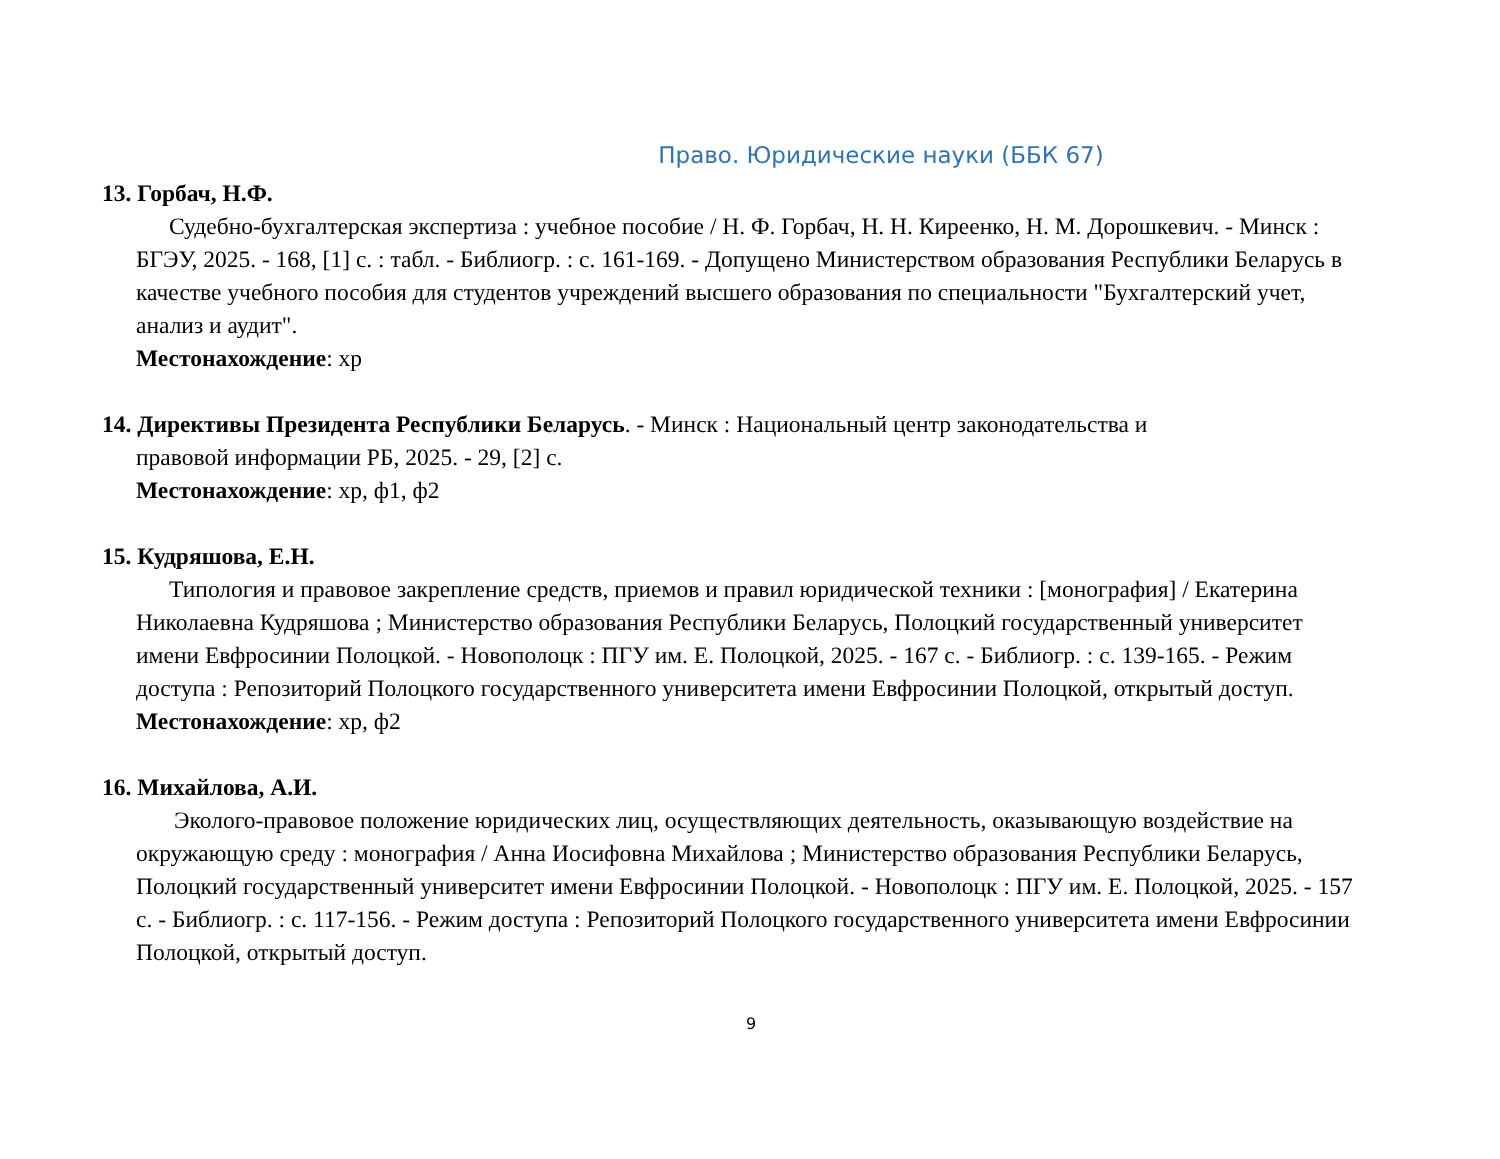Право. Юридические науки (ББК 67)
13. Горбач, Н.Ф.
Судебно-бухгалтерская экспертиза : учебное пособие / Н. Ф. Горбач, Н. Н. Киреенко, Н. М. Дорошкевич. - Минск : БГЭУ, 2025. - 168, [1] с. : табл. - Библиогр. : с. 161-169. - Допущено Министерством образования Республики Беларусь в качестве учебного пособия для студентов учреждений высшего образования по специальности "Бухгалтерский учет, анализ и аудит".
Местонахождение: хр
14. Директивы Президента Республики Беларусь. - Минск : Национальный центр законодательства и
правовой информации РБ, 2025. - 29, [2] с.
Местонахождение: хр, ф1, ф2
15. Кудряшова, Е.Н.
Типология и правовое закрепление средств, приемов и правил юридической техники : [монография] / Екатерина Николаевна Кудряшова ; Министерство образования Республики Беларусь, Полоцкий государственный университет имени Евфросинии Полоцкой. - Новополоцк : ПГУ им. Е. Полоцкой, 2025. - 167 с. - Библиогр. : с. 139-165. - Режим доступа : Репозиторий Полоцкого государственного университета имени Евфросинии Полоцкой, открытый доступ.
Местонахождение: хр, ф2
16. Михайлова, А.И.
Эколого-правовое положение юридических лиц, осуществляющих деятельность, оказывающую воздействие на окружающую среду : монография / Анна Иосифовна Михайлова ; Министерство образования Республики Беларусь, Полоцкий государственный университет имени Евфросинии Полоцкой. - Новополоцк : ПГУ им. Е. Полоцкой, 2025. - 157 с. - Библиогр. : с. 117-156. - Режим доступа : Репозиторий Полоцкого государственного университета имени Евфросинии Полоцкой, открытый доступ.
9